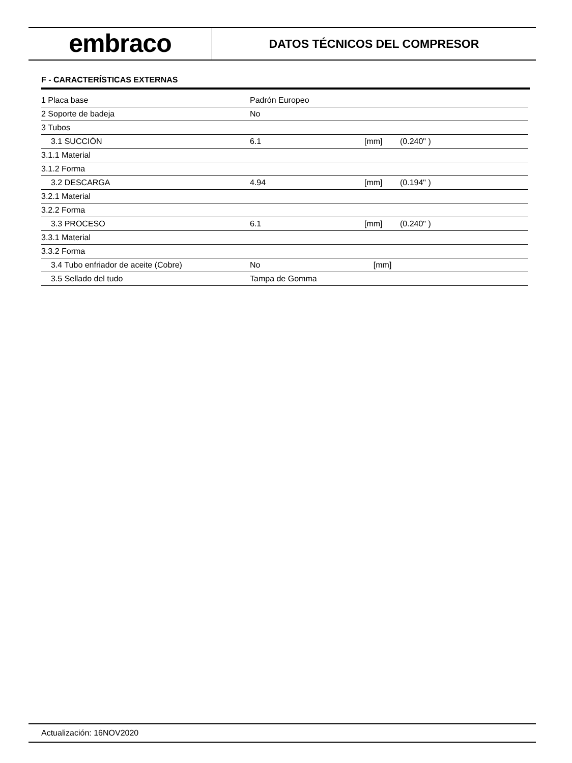embraco
DATOS TÉCNICOS DEL COMPRESOR
F - CARACTERÍSTICAS EXTERNAS
| 1 Placa base | Padrón Europeo | | |
| 2 Soporte de badeja | No | | |
| 3 Tubos | | | |
| 3.1 SUCCIÓN | 6.1 | [mm] | (0.240" ) |
| 3.1.1 Material | | | |
| 3.1.2 Forma | | | |
| 3.2 DESCARGA | 4.94 | [mm] | (0.194" ) |
| 3.2.1 Material | | | |
| 3.2.2 Forma | | | |
| 3.3 PROCESO | 6.1 | [mm] | (0.240" ) |
| 3.3.1 Material | | | |
| 3.3.2 Forma | | | |
| 3.4 Tubo enfriador de aceite (Cobre) | No | [mm] | |
| 3.5 Sellado del tudo | Tampa de Gomma | | |
Actualización: 16NOV2020